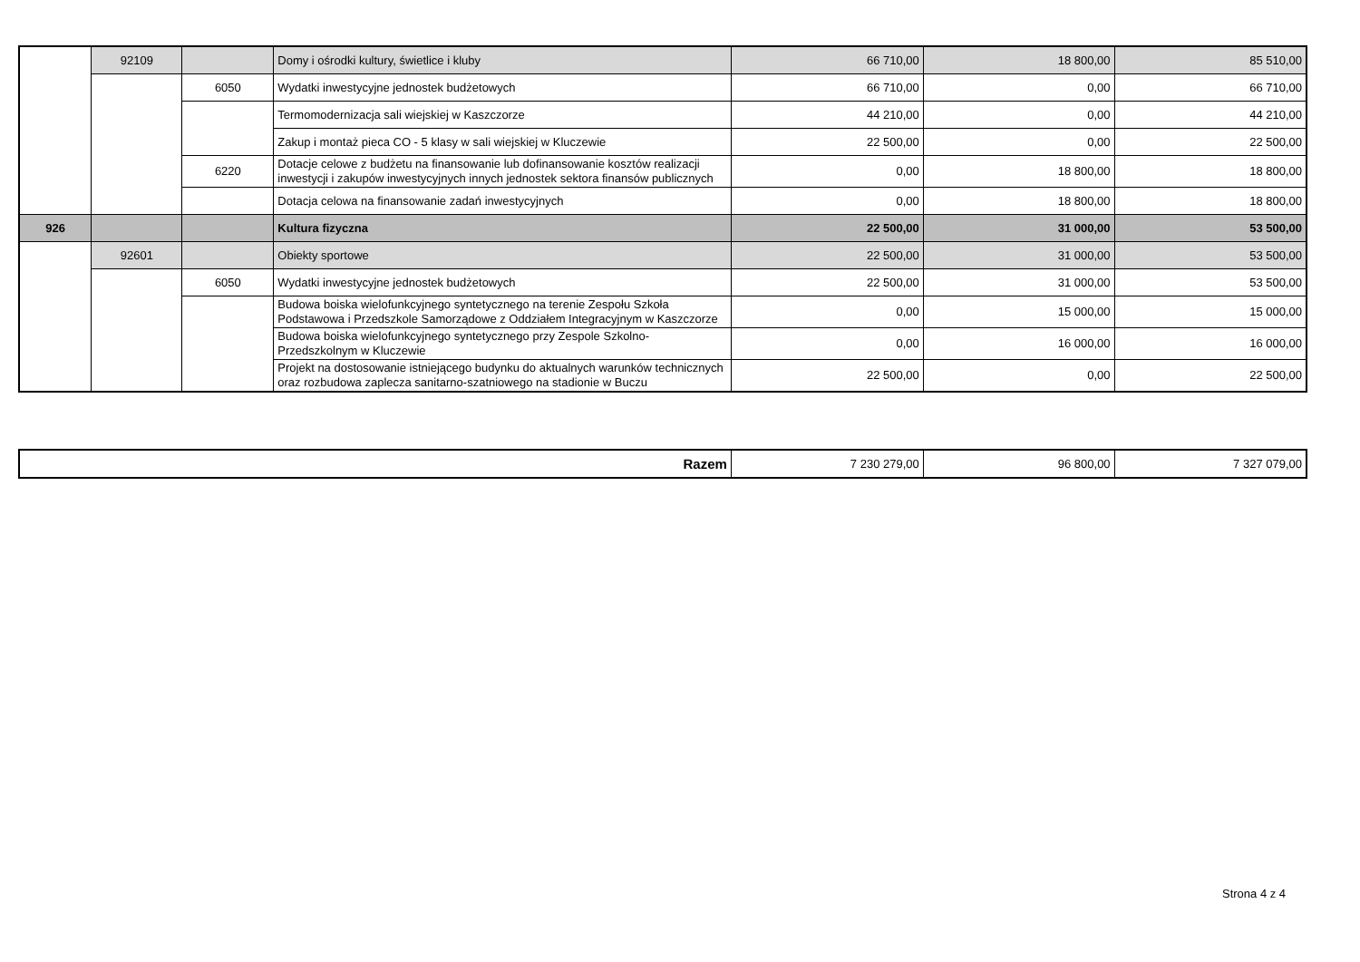| | 92109 | | Domy i ośrodki kultury, świetlice i kluby | 66 710,00 | 18 800,00 | 85 510,00 |
| | | 6050 | Wydatki inwestycyjne jednostek budżetowych | 66 710,00 | 0,00 | 66 710,00 |
| | | | Termomodernizacja sali wiejskiej w Kaszczorze | 44 210,00 | 0,00 | 44 210,00 |
| | | | Zakup i montaż pieca CO - 5 klasy w sali wiejskiej w Kluczewie | 22 500,00 | 0,00 | 22 500,00 |
| | | 6220 | Dotacje celowe z budżetu na finansowanie lub dofinansowanie kosztów realizacji inwestycji i zakupów inwestycyjnych innych jednostek sektora finansów publicznych | 0,00 | 18 800,00 | 18 800,00 |
| | | | Dotacja celowa na finansowanie zadań inwestycyjnych | 0,00 | 18 800,00 | 18 800,00 |
| 926 | | | Kultura fizyczna | 22 500,00 | 31 000,00 | 53 500,00 |
| | 92601 | | Obiekty sportowe | 22 500,00 | 31 000,00 | 53 500,00 |
| | | 6050 | Wydatki inwestycyjne jednostek budżetowych | 22 500,00 | 31 000,00 | 53 500,00 |
| | | | Budowa boiska wielofunkcyjnego syntetycznego na terenie Zespołu Szkoła Podstawowa i Przedszkole Samorządowe z Oddziałem Integracyjnym w Kaszczorze | 0,00 | 15 000,00 | 15 000,00 |
| | | | Budowa boiska wielofunkcyjnego syntetycznego przy Zespole Szkolno-Przedszkolnym w Kluczewie | 0,00 | 16 000,00 | 16 000,00 |
| | | | Projekt na dostosowanie istniejącego budynku do aktualnych warunków technicznych oraz rozbudowa zaplecza sanitarno-szatniowego na stadionie w Buczu | 22 500,00 | 0,00 | 22 500,00 |
| Razem | 7 230 279,00 | 96 800,00 | 7 327 079,00 |
Strona 4 z 4